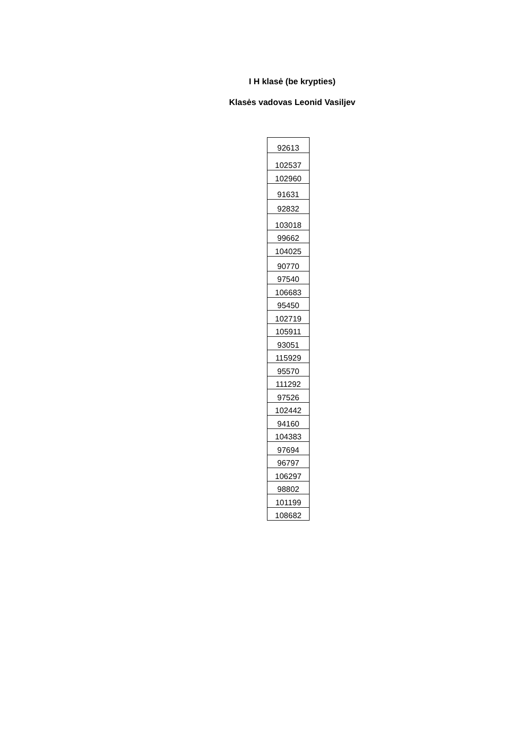I H klasė (be krypties)
Klasės vadovas Leonid Vasiljev
| 92613 |
| 102537 |
| 102960 |
| 91631 |
| 92832 |
| 103018 |
| 99662 |
| 104025 |
| 90770 |
| 97540 |
| 106683 |
| 95450 |
| 102719 |
| 105911 |
| 93051 |
| 115929 |
| 95570 |
| 111292 |
| 97526 |
| 102442 |
| 94160 |
| 104383 |
| 97694 |
| 96797 |
| 106297 |
| 98802 |
| 101199 |
| 108682 |